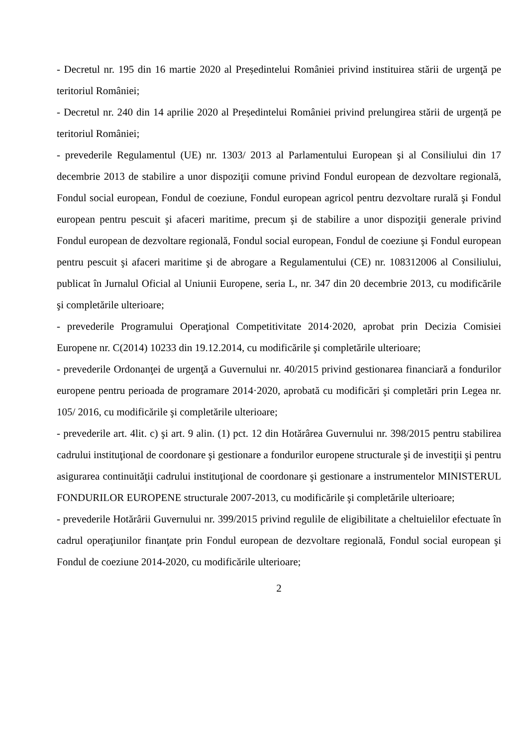- Decretul nr. 195 din 16 martie 2020 al Președintelui României privind instituirea stării de urgenţă pe teritoriul României;
- Decretul nr. 240 din 14 aprilie 2020 al Președintelui României privind prelungirea stării de urgență pe teritoriul României;
- prevederile Regulamentul (UE) nr. 1303/ 2013 al Parlamentului European şi al Consiliului din 17 decembrie 2013 de stabilire a unor dispoziţii comune privind Fondul european de dezvoltare regională, Fondul social european, Fondul de coeziune, Fondul european agricol pentru dezvoltare rurală şi Fondul european pentru pescuit şi afaceri maritime, precum şi de stabilire a unor dispoziţii generale privind Fondul european de dezvoltare regională, Fondul social european, Fondul de coeziune şi Fondul european pentru pescuit şi afaceri maritime şi de abrogare a Regulamentului (CE) nr. 108312006 al Consiliului, publicat în Jurnalul Oficial al Uniunii Europene, seria L, nr. 347 din 20 decembrie 2013, cu modificările şi completările ulterioare;
- prevederile Programului Operaţional Competitivitate 2014·2020, aprobat prin Decizia Comisiei Europene nr. C(2014) 10233 din 19.12.2014, cu modificările şi completările ulterioare;
- prevederile Ordonanţei de urgenţă a Guvernului nr. 40/2015 privind gestionarea financiară a fondurilor europene pentru perioada de programare 2014·2020, aprobată cu modificări şi completări prin Legea nr. 105/ 2016, cu modificările şi completările ulterioare;
- prevederile art. 4lit. c) şi art. 9 alin. (1) pct. 12 din Hotărârea Guvernului nr. 398/2015 pentru stabilirea cadrului instituţional de coordonare şi gestionare a fondurilor europene structurale şi de investiţii şi pentru asigurarea continuităţii cadrului instituţional de coordonare şi gestionare a instrumentelor MINISTERUL FONDURILOR EUROPENE structurale 2007-2013, cu modificările şi completările ulterioare;
- prevederile Hotărârii Guvernului nr. 399/2015 privind regulile de eligibilitate a cheltuielilor efectuate în cadrul operaţiunilor finanţate prin Fondul european de dezvoltare regională, Fondul social european şi Fondul de coeziune 2014-2020, cu modificările ulterioare;
2